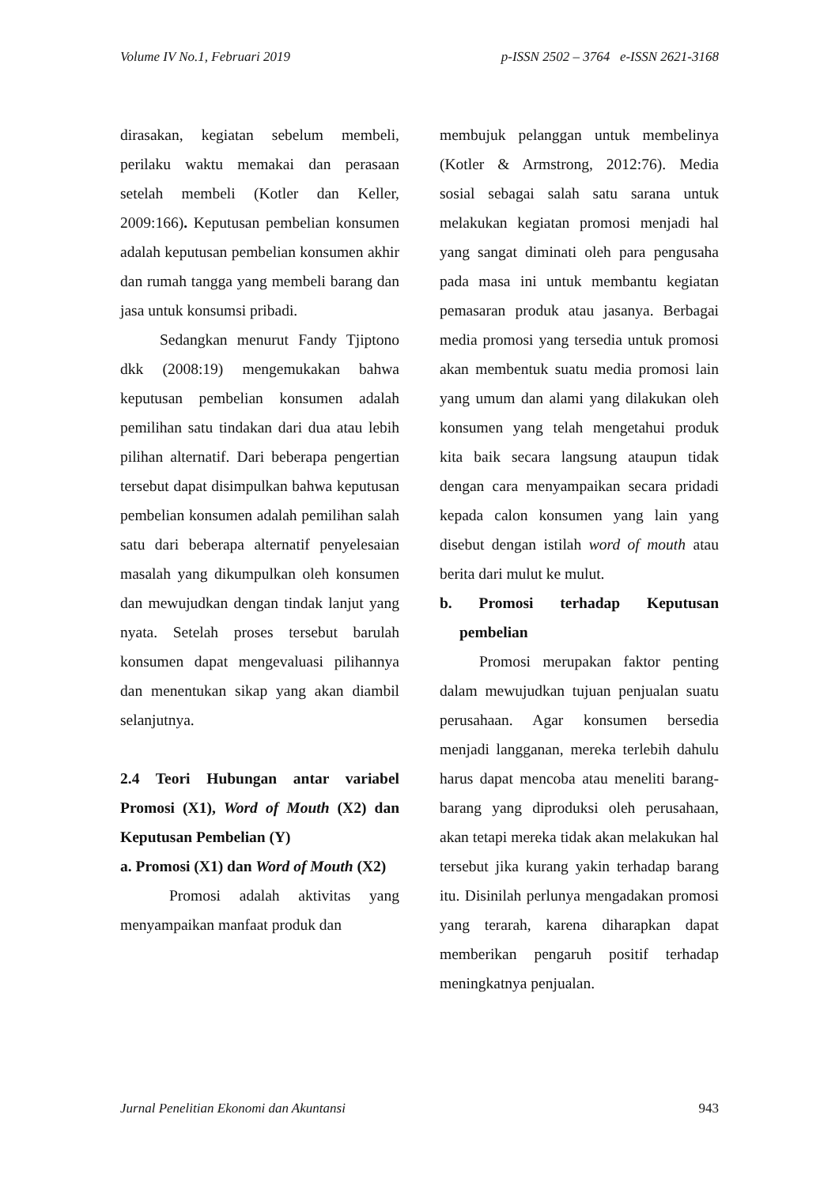Volume IV No.1, Februari 2019 p-ISSN 2502 – 3764 e-ISSN 2621-3168
dirasakan, kegiatan sebelum membeli, perilaku waktu memakai dan perasaan setelah membeli (Kotler dan Keller, 2009:166). Keputusan pembelian konsumen adalah keputusan pembelian konsumen akhir dan rumah tangga yang membeli barang dan jasa untuk konsumsi pribadi.
Sedangkan menurut Fandy Tjiptono dkk (2008:19) mengemukakan bahwa keputusan pembelian konsumen adalah pemilihan satu tindakan dari dua atau lebih pilihan alternatif. Dari beberapa pengertian tersebut dapat disimpulkan bahwa keputusan pembelian konsumen adalah pemilihan salah satu dari beberapa alternatif penyelesaian masalah yang dikumpulkan oleh konsumen dan mewujudkan dengan tindak lanjut yang nyata. Setelah proses tersebut barulah konsumen dapat mengevaluasi pilihannya dan menentukan sikap yang akan diambil selanjutnya.
2.4 Teori Hubungan antar variabel Promosi (X1), Word of Mouth (X2) dan Keputusan Pembelian (Y)
a. Promosi (X1) dan Word of Mouth (X2)
Promosi adalah aktivitas yang menyampaikan manfaat produk dan
membujuk pelanggan untuk membelinya (Kotler & Armstrong, 2012:76). Media sosial sebagai salah satu sarana untuk melakukan kegiatan promosi menjadi hal yang sangat diminati oleh para pengusaha pada masa ini untuk membantu kegiatan pemasaran produk atau jasanya. Berbagai media promosi yang tersedia untuk promosi akan membentuk suatu media promosi lain yang umum dan alami yang dilakukan oleh konsumen yang telah mengetahui produk kita baik secara langsung ataupun tidak dengan cara menyampaikan secara pridadi kepada calon konsumen yang lain yang disebut dengan istilah word of mouth atau berita dari mulut ke mulut.
b. Promosi terhadap Keputusan pembelian
Promosi merupakan faktor penting dalam mewujudkan tujuan penjualan suatu perusahaan. Agar konsumen bersedia menjadi langganan, mereka terlebih dahulu harus dapat mencoba atau meneliti barang-barang yang diproduksi oleh perusahaan, akan tetapi mereka tidak akan melakukan hal tersebut jika kurang yakin terhadap barang itu. Disinilah perlunya mengadakan promosi yang terarah, karena diharapkan dapat memberikan pengaruh positif terhadap meningkatnya penjualan.
Jurnal Penelitian Ekonomi dan Akuntansi 943